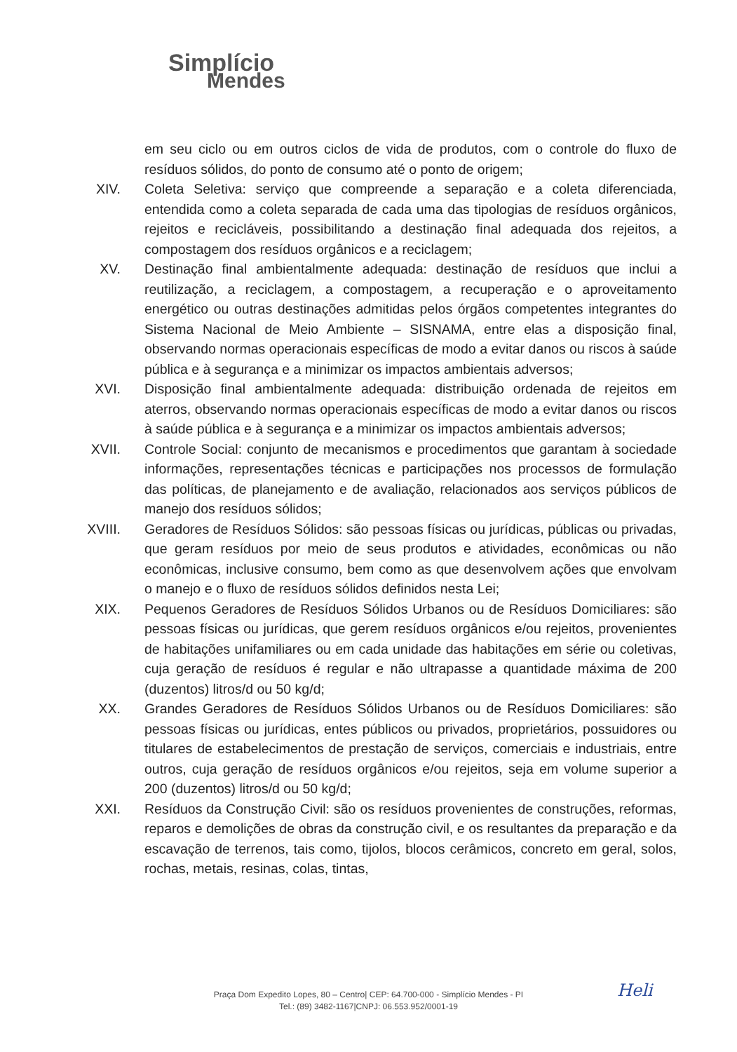Simplício
Mendes
em seu ciclo ou em outros ciclos de vida de produtos, com o controle do fluxo de resíduos sólidos, do ponto de consumo até o ponto de origem;
XIV. Coleta Seletiva: serviço que compreende a separação e a coleta diferenciada, entendida como a coleta separada de cada uma das tipologias de resíduos orgânicos, rejeitos e recicláveis, possibilitando a destinação final adequada dos rejeitos, a compostagem dos resíduos orgânicos e a reciclagem;
XV. Destinação final ambientalmente adequada: destinação de resíduos que inclui a reutilização, a reciclagem, a compostagem, a recuperação e o aproveitamento energético ou outras destinações admitidas pelos órgãos competentes integrantes do Sistema Nacional de Meio Ambiente – SISNAMA, entre elas a disposição final, observando normas operacionais específicas de modo a evitar danos ou riscos à saúde pública e à segurança e a minimizar os impactos ambientais adversos;
XVI. Disposição final ambientalmente adequada: distribuição ordenada de rejeitos em aterros, observando normas operacionais específicas de modo a evitar danos ou riscos à saúde pública e à segurança e a minimizar os impactos ambientais adversos;
XVII.
Controle Social: conjunto de mecanismos e procedimentos que garantam à sociedade informações, representações técnicas e participações nos processos de formulação das políticas, de planejamento e de avaliação, relacionados aos serviços públicos de manejo dos resíduos sólidos;
XVIII.
Geradores de Resíduos Sólidos: são pessoas físicas ou jurídicas, públicas ou privadas, que geram resíduos por meio de seus produtos e atividades, econômicas ou não econômicas, inclusive consumo, bem como as que desenvolvem ações que envolvam o manejo e o fluxo de resíduos sólidos definidos nesta Lei;
XIX. Pequenos Geradores de Resíduos Sólidos Urbanos ou de Resíduos Domiciliares: são pessoas físicas ou jurídicas, que gerem resíduos orgânicos e/ou rejeitos, provenientes de habitações unifamiliares ou em cada unidade das habitações em série ou coletivas, cuja geração de resíduos é regular e não ultrapasse a quantidade máxima de 200 (duzentos) litros/d ou 50 kg/d;
XX. Grandes Geradores de Resíduos Sólidos Urbanos ou de Resíduos Domiciliares: são pessoas físicas ou jurídicas, entes públicos ou privados, proprietários, possuidores ou titulares de estabelecimentos de prestação de serviços, comerciais e industriais, entre outros, cuja geração de resíduos orgânicos e/ou rejeitos, seja em volume superior a 200 (duzentos) litros/d ou 50 kg/d;
XXI. Resíduos da Construção Civil: são os resíduos provenientes de construções, reformas, reparos e demolições de obras da construção civil, e os resultantes da preparação e da escavação de terrenos, tais como, tijolos, blocos cerâmicos, concreto em geral, solos, rochas, metais, resinas, colas, tintas,
Heli
Praça Dom Expedito Lopes, 80 – Centro| CEP: 64.700-000 - Simplício Mendes - PI
Tel.: (89) 3482-1167|CNPJ: 06.553.952/0001-19